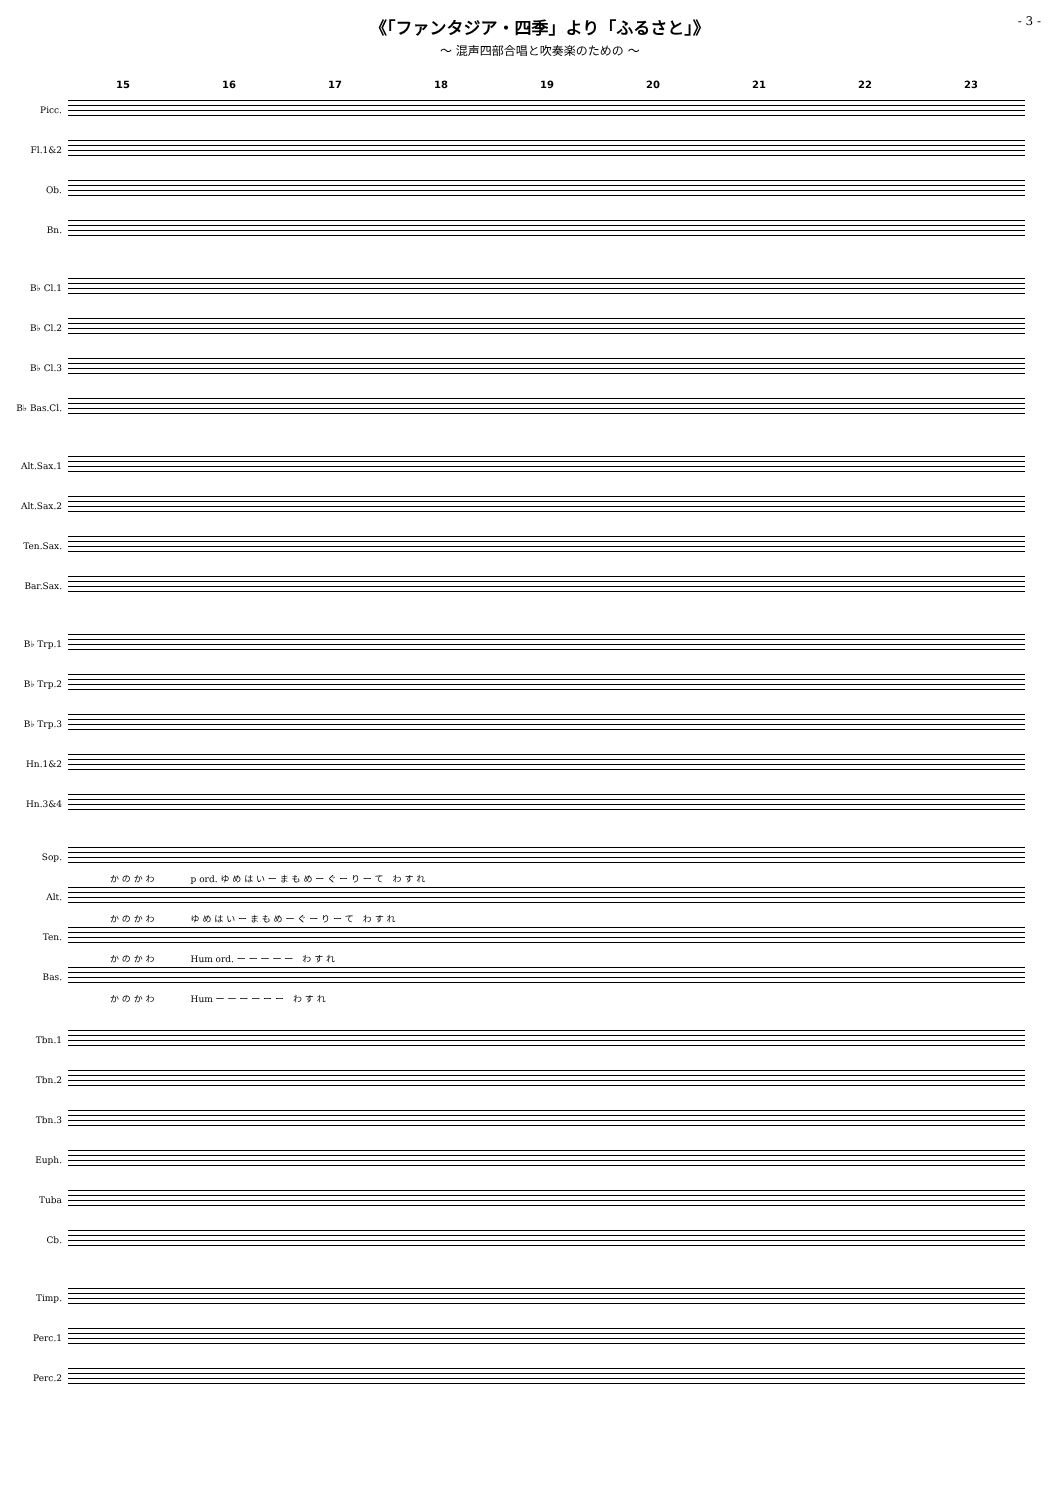《「ファンタジア・四季」より「ふるさと」》
〜 混声四部合唱と吹奏楽のための 〜
- 3 -
15 16 17 18 19 20 21 22 23
Picc.
Fl.1&2
Ob.
Bn.
B♭ Cl.1
B♭ Cl.2
B♭ Cl.3
B♭ Bas.Cl.
Alt.Sax.1
Alt.Sax.2
Ten.Sax.
Bar.Sax.
B♭ Trp.1
B♭ Trp.2
B♭ Trp.3
Hn.1&2
Hn.3&4
Sop.
か の か わ　　　　p ord. ゆ め は い ー ま も め ー ぐ ー り ー て　わ す れ
Alt.
か の か わ　　　　ゆ め は い ー ま も め ー ぐ ー り ー て　わ す れ
Ten.
か の か わ　　　　Hum ord. ー ー ー ー ー　わ す れ
Bas.
か の か わ　　　　Hum ー ー ー ー ー ー　わ す れ
Tbn.1
Tbn.2
Tbn.3
Euph.
Tuba
Cb.
Timp.
Perc.1
Perc.2